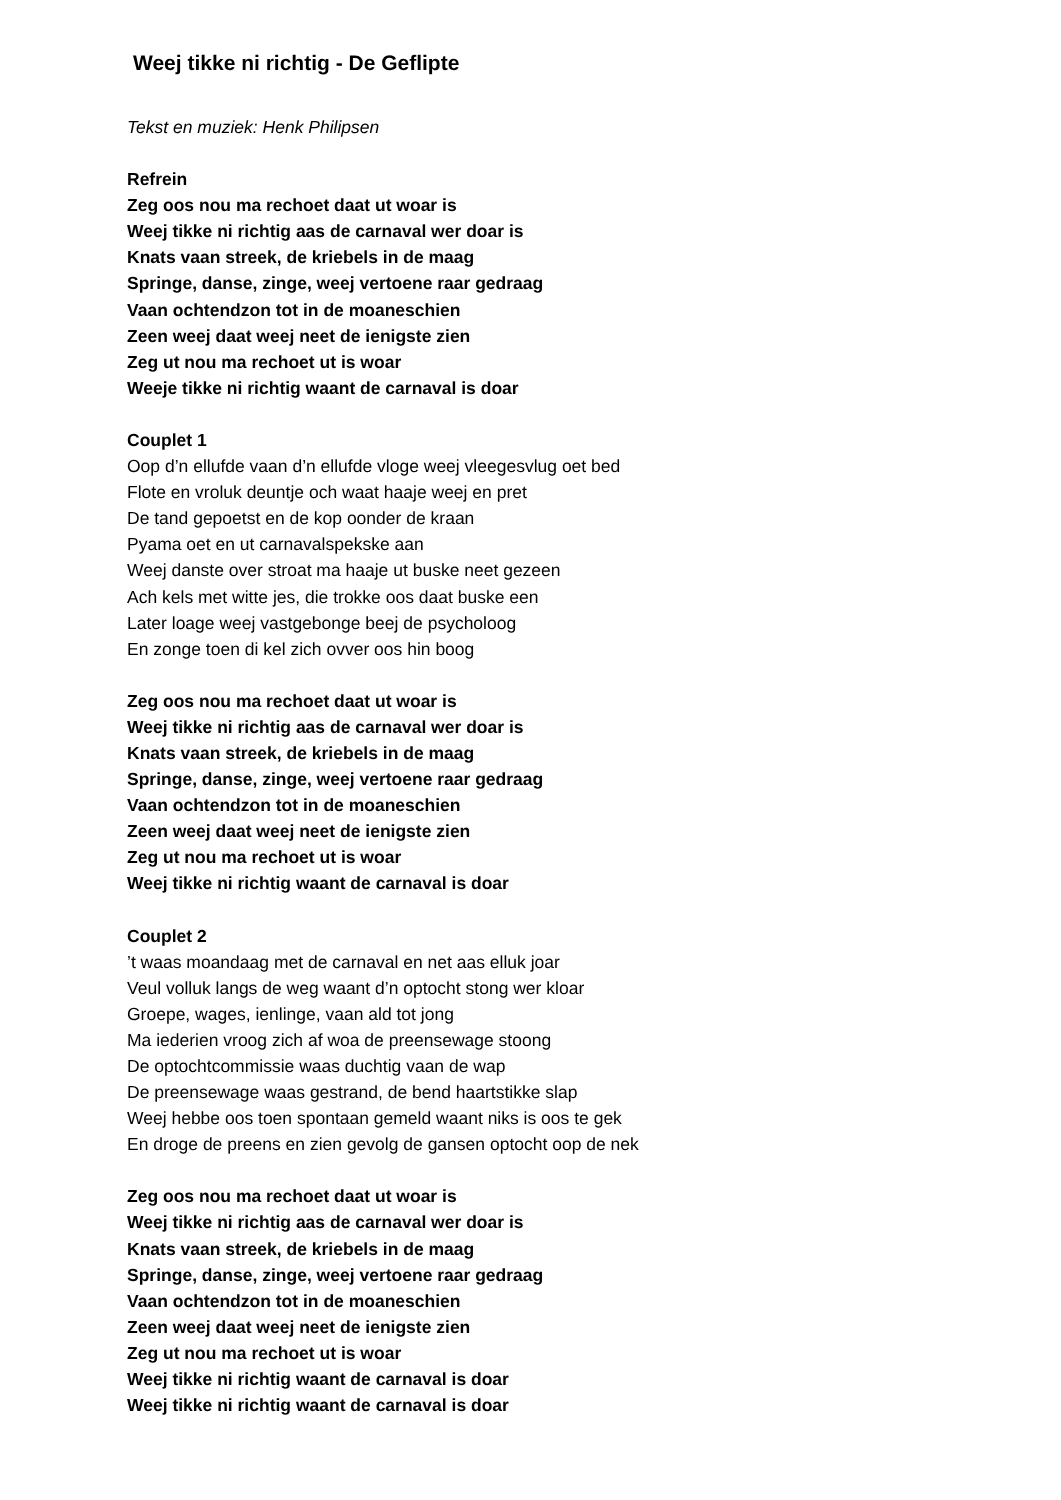Weej tikke ni richtig - De Geflipte
Tekst en muziek: Henk Philipsen
Refrein
Zeg oos nou ma rechoet daat ut woar is
Weej tikke ni richtig aas de carnaval wer doar is
Knats vaan streek, de kriebels in de maag
Springe, danse, zinge, weej vertoene raar gedraag
Vaan ochtendzon tot in de moaneschien
Zeen weej daat weej neet de ienigste zien
Zeg ut nou ma rechoet ut is woar
Weeje tikke ni richtig waant de carnaval is doar
Couplet 1
Oop d’n ellufde vaan d’n ellufde vloge weej vleegesvlug oet bed
Flote en vroluk deuntje och waat haaje weej en pret
De tand gepoetst en de kop oonder de kraan
Pyama oet en ut carnavalspekske aan
Weej danste over stroat ma haaje ut buske neet gezeen
Ach kels met witte jes, die trokke oos daat buske een
Later loage weej vastgebonge beej de psycholoog
En zonge toen di kel zich ovver oos hin boog
Zeg oos nou ma rechoet daat ut woar is
Weej tikke ni richtig aas de carnaval wer doar is
Knats vaan streek, de kriebels in de maag
Springe, danse, zinge, weej vertoene raar gedraag
Vaan ochtendzon tot in de moaneschien
Zeen weej daat weej neet de ienigste zien
Zeg ut nou ma rechoet ut is woar
Weej tikke ni richtig waant de carnaval is doar
Couplet 2
’t waas moandaag met de carnaval en net aas elluk joar
Veul volluk langs de weg waant d’n optocht stong wer kloar
Groepe, wages, ienlinge, vaan ald tot jong
Ma iederien vroog zich af woa de preensewage stoong
De optochtcommissie waas duchtig vaan de wap
De preensewage waas gestrand, de bend haartstikke slap
Weej hebbe oos toen spontaan gemeld waant niks is oos te gek
En droge de preens en zien gevolg de gansen optocht oop de nek
Zeg oos nou ma rechoet daat ut woar is
Weej tikke ni richtig aas de carnaval wer doar is
Knats vaan streek, de kriebels in de maag
Springe, danse, zinge, weej vertoene raar gedraag
Vaan ochtendzon tot in de moaneschien
Zeen weej daat weej neet de ienigste zien
Zeg ut nou ma rechoet ut is woar
Weej tikke ni richtig waant de carnaval is doar
Weej tikke ni richtig waant de carnaval is doar